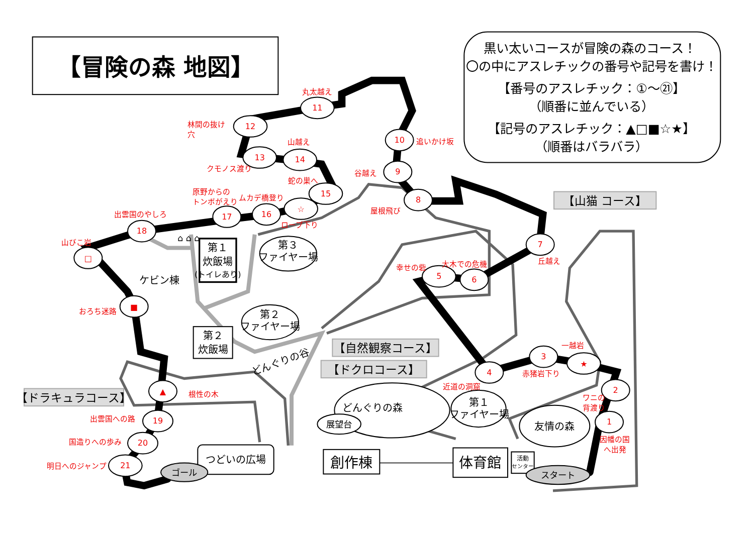【冒険の森 地図】
黒い太いコースが冒険の森のコース！
〇の中にアスレチックの番号や記号を書け！
【番号のアスレチック：①～㉑】
（順番に並んでいる）
【記号のアスレチック：▲□■☆★】
（順番はバラバラ）
【山猫 コース】
【自然観察コース】
【ドクロコース】
【ドラキュラコース】
1
2
3
★
4
5
6
7
8
9
10
11
12
13
14
15
☆
16
17
18
□
■
▲
19
20
21
因幡の国
へ出発
ワニの
背渡り
一越岩
赤猪岩下り
近道の洞窟
幸せの砦
大木での危機
丘越え
屋根飛び
谷越え
追いかけ坂
丸太越え
林間の抜け
穴
山越え
クモノス渡り
蛇の巣へ
原野からの
トンボがえり
ムカデ橋登り
ロープ下り
出雲国のやしろ
山びこ岩
おろち迷路
根性の木
出雲国への路
国造りへの歩み
明日へのジャンプ
第１
炊飯場
(トイレあり)
ケビン棟
⌂ ⌂ ⌂
第３
ファイヤー場
第２
ファイヤー場
第２
炊飯場
どんぐりの谷
どんぐりの森
展望台
第１
ファイヤー場
友情の森
つどいの広場
創作棟
体育館
活動
センター
ゴール
スタート